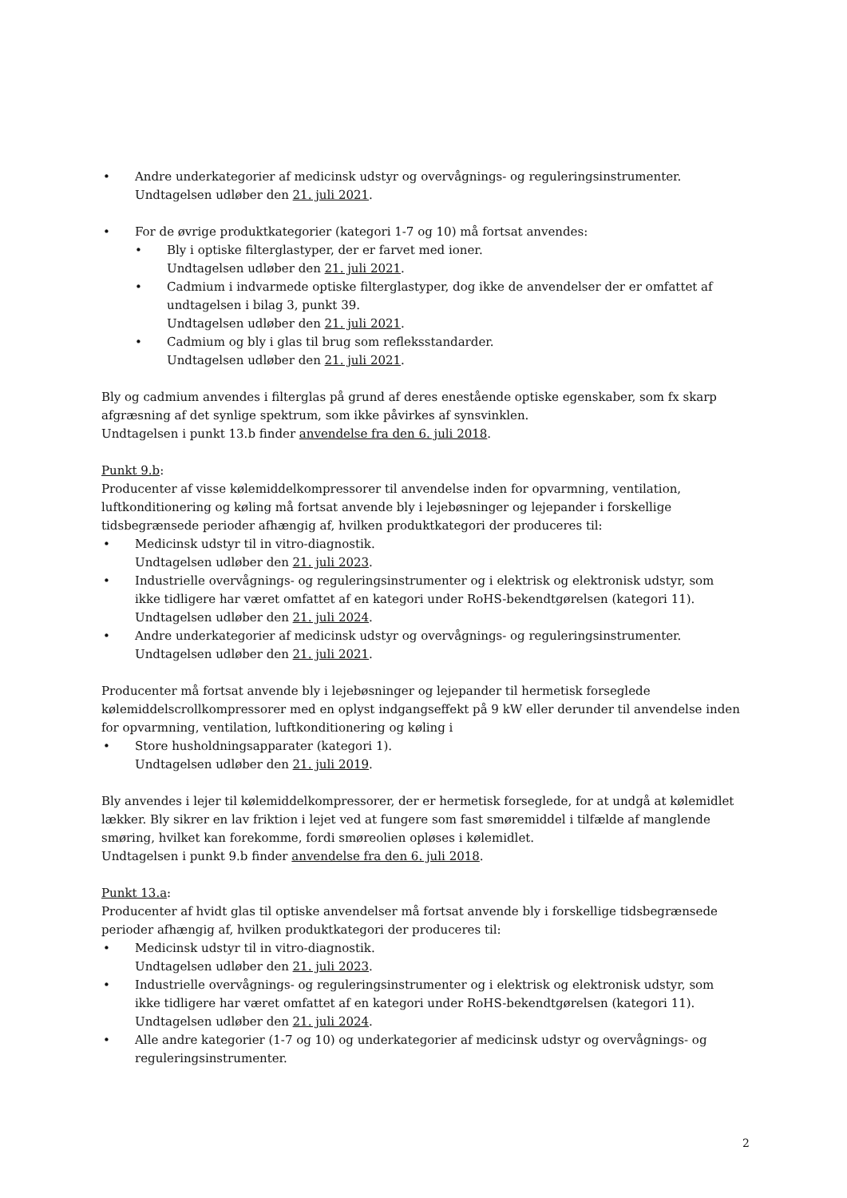• Andre underkategorier af medicinsk udstyr og overvågnings- og reguleringsinstrumenter.
Undtagelsen udløber den 21. juli 2021.
• For de øvrige produktkategorier (kategori 1-7 og 10) må fortsat anvendes:
• Bly i optiske filterglastyper, der er farvet med ioner.
Undtagelsen udløber den 21. juli 2021.
• Cadmium i indvarmede optiske filterglastyper, dog ikke de anvendelser der er omfattet af undtagelsen i bilag 3, punkt 39.
Undtagelsen udløber den 21. juli 2021.
• Cadmium og bly i glas til brug som refleksstandarder.
Undtagelsen udløber den 21. juli 2021.
Bly og cadmium anvendes i filterglas på grund af deres enestående optiske egenskaber, som fx skarp afgræsning af det synlige spektrum, som ikke påvirkes af synsvinklen.
Undtagelsen i punkt 13.b finder anvendelse fra den 6. juli 2018.
Punkt 9.b:
Producenter af visse kølemiddelkompressorer til anvendelse inden for opvarmning, ventilation, luftkonditionering og køling må fortsat anvende bly i lejebøsninger og lejepander i forskellige tidsbegrænsede perioder afhængig af, hvilken produktkategori der produceres til:
• Medicinsk udstyr til in vitro-diagnostik.
Undtagelsen udløber den 21. juli 2023.
• Industrielle overvågnings- og reguleringsinstrumenter og i elektrisk og elektronisk udstyr, som ikke tidligere har været omfattet af en kategori under RoHS-bekendtgørelsen (kategori 11).
Undtagelsen udløber den 21. juli 2024.
• Andre underkategorier af medicinsk udstyr og overvågnings- og reguleringsinstrumenter.
Undtagelsen udløber den 21. juli 2021.
Producenter må fortsat anvende bly i lejebøsninger og lejepander til hermetisk forseglede kølemiddelscrollkompressorer med en oplyst indgangseffekt på 9 kW eller derunder til anvendelse inden for opvarmning, ventilation, luftkonditionering og køling i
• Store husholdningsapparater (kategori 1).
Undtagelsen udløber den 21. juli 2019.
Bly anvendes i lejer til kølemiddelkompressorer, der er hermetisk forseglede, for at undgå at kølemidlet lækker. Bly sikrer en lav friktion i lejet ved at fungere som fast smøremiddel i tilfælde af manglende smøring, hvilket kan forekomme, fordi smøreolien opløses i kølemidlet.
Undtagelsen i punkt 9.b finder anvendelse fra den 6. juli 2018.
Punkt 13.a:
Producenter af hvidt glas til optiske anvendelser må fortsat anvende bly i forskellige tidsbegrænsede perioder afhængig af, hvilken produktkategori der produceres til:
• Medicinsk udstyr til in vitro-diagnostik.
Undtagelsen udløber den 21. juli 2023.
• Industrielle overvågnings- og reguleringsinstrumenter og i elektrisk og elektronisk udstyr, som ikke tidligere har været omfattet af en kategori under RoHS-bekendtgørelsen (kategori 11).
Undtagelsen udløber den 21. juli 2024.
• Alle andre kategorier (1-7 og 10) og underkategorier af medicinsk udstyr og overvågnings- og reguleringsinstrumenter.
2